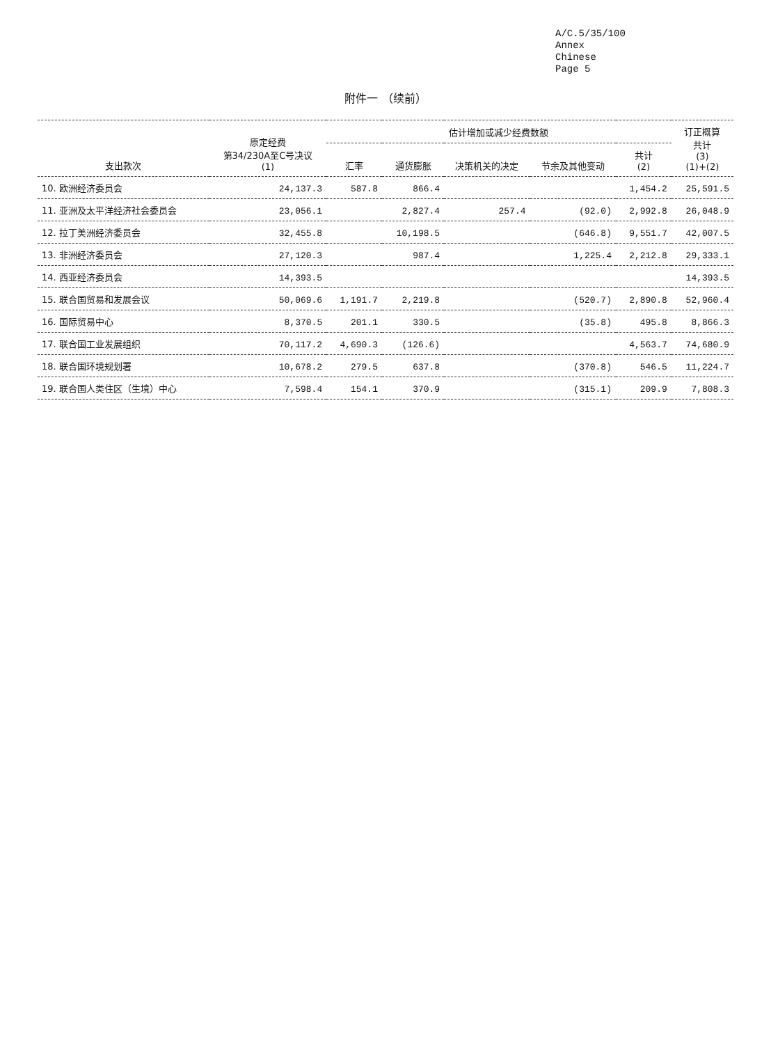A/C.5/35/100
Annex
Chinese
Page 5
附件一 （续前）
| 支出款次 | 原定经费 第34/230A至C号决议 (1) | 估计增加或减少经费数额 | | | | | 订正概算 共计 (3) (1)+(2) |
| --- | --- | --- | --- | --- | --- | --- | --- |
| | | 汇率 | 通货膨胀 | 决策机关的决定 | 节余及其他变动 | 共计 (2) | |
| 10. 欧洲经济委员会 | 24,137.3 | 587.8 | 866.4 | | | 1,454.2 | 25,591.5 |
| 11. 亚洲及太平洋经济社会委员会 | 23,056.1 | | 2,827.4 | 257.4 | (92.0) | 2,992.8 | 26,048.9 |
| 12. 拉丁美洲经济委员会 | 32,455.8 | | 10,198.5 | | (646.8) | 9,551.7 | 42,007.5 |
| 13. 非洲经济委员会 | 27,120.3 | | 987.4 | | 1,225.4 | 2,212.8 | 29,333.1 |
| 14. 西亚经济委员会 | 14,393.5 | | | | | | 14,393.5 |
| 15. 联合国贸易和发展会议 | 50,069.6 | 1,191.7 | 2,219.8 | | (520.7) | 2,890.8 | 52,960.4 |
| 16. 国际贸易中心 | 8,370.5 | 201.1 | 330.5 | | (35.8) | 495.8 | 8,866.3 |
| 17. 联合国工业发展组织 | 70,117.2 | 4,690.3 | (126.6) | | | 4,563.7 | 74,680.9 |
| 18. 联合国环境规划署 | 10,678.2 | 279.5 | 637.8 | | (370.8) | 546.5 | 11,224.7 |
| 19. 联合国人类住区（生境）中心 | 7,598.4 | 154.1 | 370.9 | | (315.1) | 209.9 | 7,808.3 |